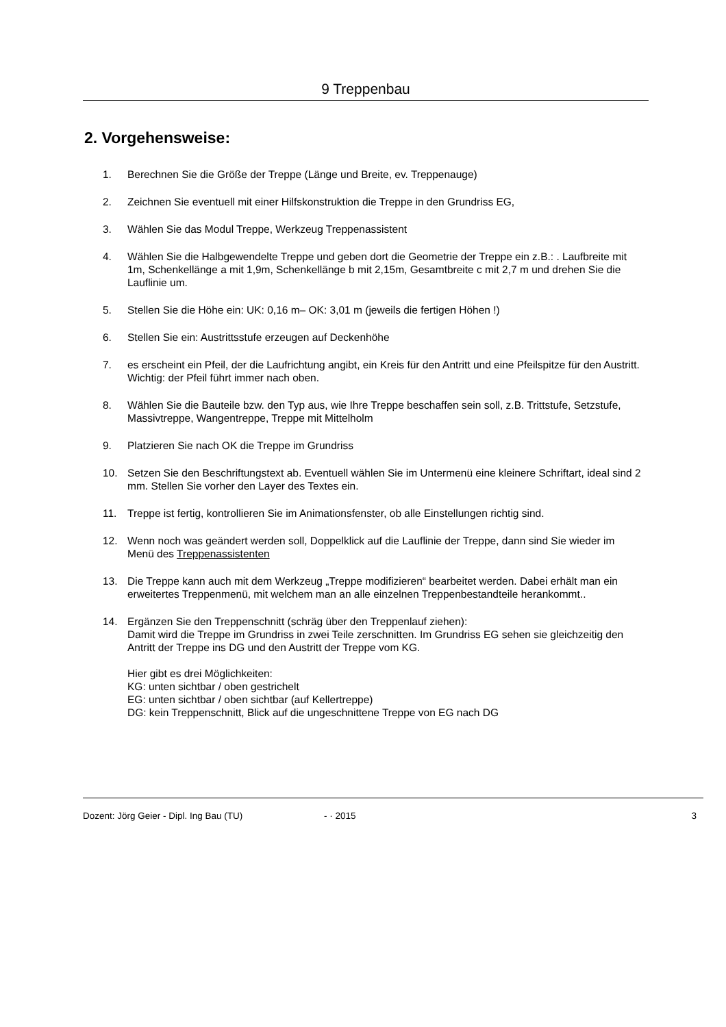9 Treppenbau
2. Vorgehensweise:
1. Berechnen Sie die Größe der Treppe (Länge und Breite, ev. Treppenauge)
2. Zeichnen Sie eventuell mit einer Hilfskonstruktion die Treppe in den Grundriss EG,
3. Wählen Sie das Modul Treppe, Werkzeug Treppenassistent
4. Wählen Sie die Halbgewendelte Treppe und geben dort die Geometrie der Treppe ein z.B.: . Laufbreite mit 1m, Schenkellänge a mit 1,9m, Schenkellänge b mit 2,15m, Gesamtbreite c mit 2,7 m und drehen Sie die Lauflinie um.
5. Stellen Sie die Höhe ein: UK: 0,16 m– OK: 3,01 m (jeweils die fertigen Höhen !)
6. Stellen Sie ein: Austrittsstufe erzeugen auf Deckenhöhe
7. es erscheint ein Pfeil, der die Laufrichtung angibt, ein Kreis für den Antritt und eine Pfeilspitze für den Austritt. Wichtig: der Pfeil führt immer nach oben.
8. Wählen Sie die Bauteile bzw. den Typ aus, wie Ihre Treppe beschaffen sein soll, z.B. Trittstufe, Setzstufe, Massivtreppe, Wangentreppe, Treppe mit Mittelholm
9. Platzieren Sie nach OK die Treppe im Grundriss
10. Setzen Sie den Beschriftungstext ab. Eventuell wählen Sie im Untermenü eine kleinere Schriftart, ideal sind 2 mm. Stellen Sie vorher den Layer des Textes ein.
11. Treppe ist fertig, kontrollieren Sie im Animationsfenster, ob alle Einstellungen richtig sind.
12. Wenn noch was geändert werden soll, Doppelklick auf die Lauflinie der Treppe, dann sind Sie wieder im Menü des Treppenassistenten
13. Die Treppe kann auch mit dem Werkzeug „Treppe modifizieren“ bearbeitet werden. Dabei erhält man ein erweitertes Treppenmenü, mit welchem man an alle einzelnen Treppenbestandteile herankommt..
14. Ergänzen Sie den Treppenschnitt (schräg über den Treppenlauf ziehen):
Damit wird die Treppe im Grundriss in zwei Teile zerschnitten. Im Grundriss EG sehen sie gleichzeitig den Antritt der Treppe ins DG und den Austritt der Treppe vom KG.
Hier gibt es drei Möglichkeiten:
KG: unten sichtbar / oben gestrichelt
EG: unten sichtbar / oben sichtbar (auf Kellertreppe)
DG: kein Treppenschnitt, Blick auf die ungeschnittene Treppe von EG nach DG
Dozent: Jörg Geier - Dipl. Ing Bau (TU) - · 2015 3